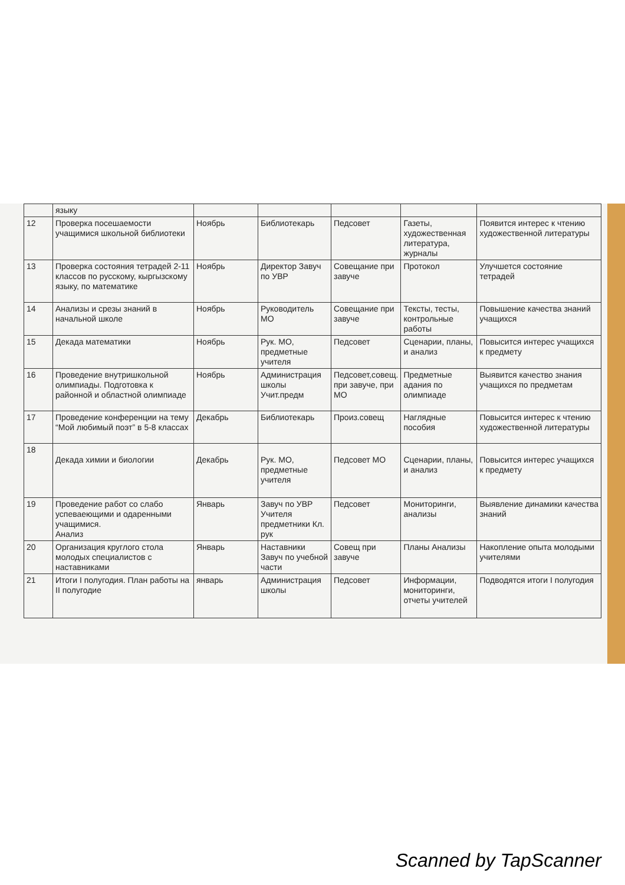| | языку | | | | | |
| 12 | Проверка посешаемости учащимися школьной библиотеки | Ноябрь | Библиотекарь | Педсовет | Газеты, художественная литература, журналы | Появится интерес к чтению художественной литературы |
| 13 | Проверка состояния тетрадей 2-11 классов по русскому, кыргызскому языку, по математике | Ноябрь | Директор Завуч по УВР | Совещание при завуче | Протокол | Улучшется состояние тетрадей |
| 14 | Анализы и срезы знаний в начальной школе | Ноябрь | Руководитель МО | Совещание при завуче | Тексты, тесты, контрольные работы | Повышение качества знаний учащихся |
| 15 | Декада математики | Ноябрь | Рук. МО, предметные учителя | Педсовет | Сценарии, планы, и анализ | Повысится интерес учащихся к предмету |
| 16 | Проведение внутришкольной олимпиады. Подготовка к районной и областной олимпиаде | Ноябрь | Администрация школы Учит.предм | Педсовет,совещ. при завуче, при МО | Предметные адания по олимпиаде | Выявится качество знания учащихся по предметам |
| 17 | Проведение конференции на тему “Мой любимый поэт” в 5-8 классах | Декабрь | Библиотекарь | Произ.совещ | Наглядные пособия | Повысится интерес к чтению художественной литературы |
| 18 | Декада химии и биологии | Декабрь | Рук. МО, предметные учителя | Педсовет МО | Сценарии, планы, и анализ | Повысится интерес учащихся к предмету |
| 19 | Проведение работ со слабо успеваеющими и одаренными учащимися. Анализ | Январь | Завуч по УВР Учителя предметники Кл. рук | Педсовет | Мониторинги, анализы | Выявление динамики качества знаний |
| 20 | Организация круглого стола молодых специалистов с наставниками | Январь | Наставники Завуч по учебной части | Совещ при завуче | Планы Анализы | Накопление опыта молодыми учителями |
| 21 | Итоги I полугодия. План работы на II полугодие | январь | Администрация школы | Педсовет | Информации, мониторинги, отчеты учителей | Подводятся итоги I полугодия |
Scanned by TapScanner